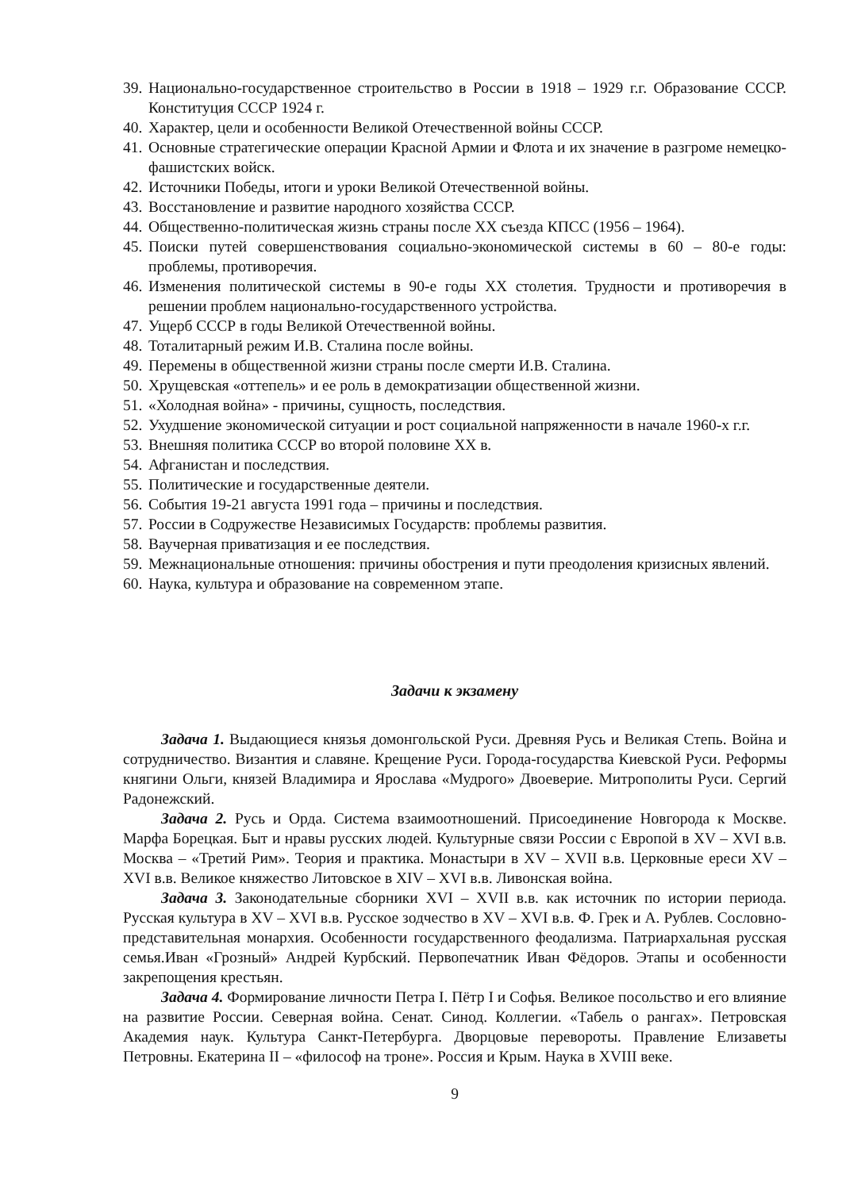39. Национально-государственное строительство в России в 1918 – 1929 г.г. Образование СССР. Конституция СССР 1924 г.
40. Характер, цели и особенности Великой Отечественной войны СССР.
41. Основные стратегические операции Красной Армии и Флота и их значение в разгроме немецко-фашистских войск.
42. Источники Победы, итоги и уроки Великой Отечественной войны.
43. Восстановление и развитие народного хозяйства СССР.
44. Общественно-политическая жизнь страны после XX съезда КПСС (1956 – 1964).
45. Поиски путей совершенствования социально-экономической системы в 60 – 80-е годы: проблемы, противоречия.
46. Изменения политической системы в 90-е годы XX столетия. Трудности и противоречия в решении проблем национально-государственного устройства.
47. Ущерб СССР в годы Великой Отечественной войны.
48. Тоталитарный режим И.В. Сталина после войны.
49. Перемены в общественной жизни страны после смерти И.В. Сталина.
50. Хрущевская «оттепель» и ее роль в демократизации общественной жизни.
51. «Холодная война» - причины, сущность, последствия.
52. Ухудшение экономической ситуации и рост социальной напряженности в начале 1960-х г.г.
53. Внешняя политика СССР во второй половине XX в.
54. Афганистан и последствия.
55. Политические и государственные деятели.
56. События 19-21 августа 1991 года – причины и последствия.
57. России в Содружестве Независимых Государств: проблемы развития.
58. Ваучерная приватизация и ее последствия.
59. Межнациональные отношения: причины обострения и пути преодоления кризисных явлений.
60. Наука, культура и образование на современном этапе.
Задачи к экзамену
Задача 1. Выдающиеся князья домонгольской Руси. Древняя Русь и Великая Степь. Война и сотрудничество. Византия и славяне. Крещение Руси. Города-государства Киевской Руси. Реформы княгини Ольги, князей Владимира и Ярослава «Мудрого» Двоеверие. Митрополиты Руси. Сергий Радонежский.
Задача 2. Русь и Орда. Система взаимоотношений. Присоединение Новгорода к Москве. Марфа Борецкая. Быт и нравы русских людей. Культурные связи России с Европой в XV – XVI в.в. Москва – «Третий Рим». Теория и практика. Монастыри в XV – XVII в.в. Церковные ереси XV – XVI в.в. Великое княжество Литовское в XIV – XVI в.в. Ливонская война.
Задача 3. Законодательные сборники XVI – XVII в.в. как источник по истории периода. Русская культура в XV – XVI в.в. Русское зодчество в XV – XVI в.в. Ф. Грек и А. Рублев. Сословно-представительная монархия. Особенности государственного феодализма. Патриархальная русская семья.Иван «Грозный» Андрей Курбский. Первопечатник Иван Фёдоров. Этапы и особенности закрепощения крестьян.
Задача 4. Формирование личности Петра I. Пётр I и Софья. Великое посольство и его влияние на развитие России. Северная война. Сенат. Синод. Коллегии. «Табель о рангах». Петровская Академия наук. Культура Санкт-Петербурга. Дворцовые перевороты. Правление Елизаветы Петровны. Екатерина II – «философ на троне». Россия и Крым. Наука в XVIII веке.
9